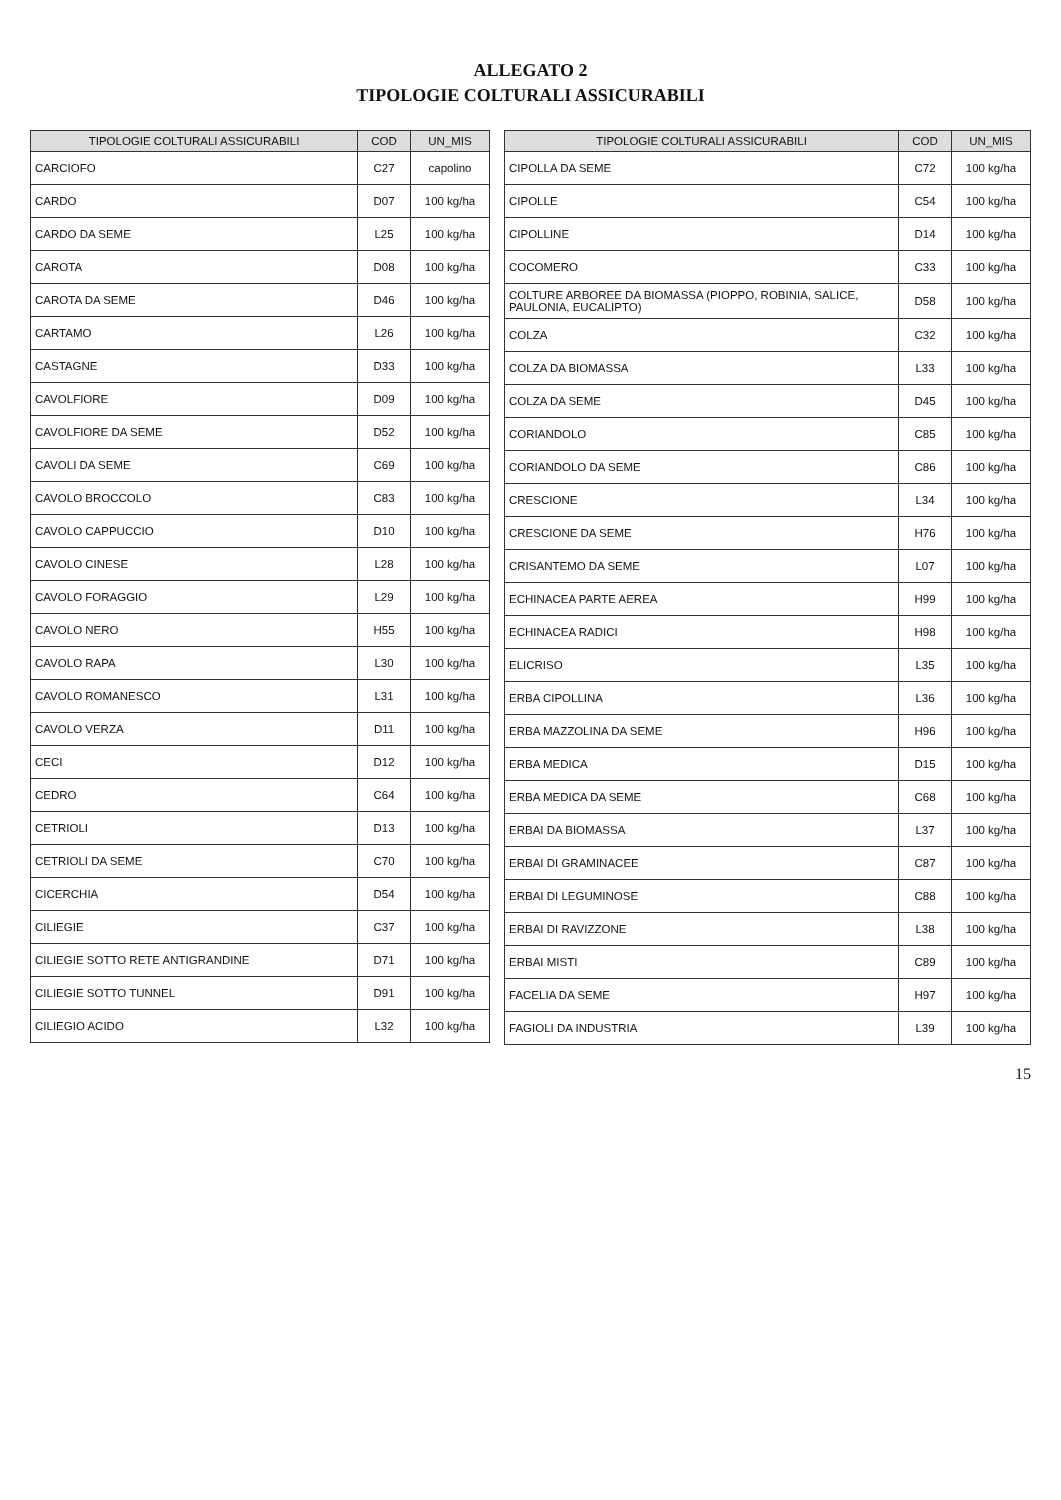ALLEGATO 2
TIPOLOGIE COLTURALI ASSICURABILI
| TIPOLOGIE COLTURALI ASSICURABILI | COD | UN_MIS |
| --- | --- | --- |
| CARCIOFO | C27 | capolino |
| CARDO | D07 | 100 kg/ha |
| CARDO DA SEME | L25 | 100 kg/ha |
| CAROTA | D08 | 100 kg/ha |
| CAROTA DA SEME | D46 | 100 kg/ha |
| CARTAMO | L26 | 100 kg/ha |
| CASTAGNE | D33 | 100 kg/ha |
| CAVOLFIORE | D09 | 100 kg/ha |
| CAVOLFIORE DA SEME | D52 | 100 kg/ha |
| CAVOLI DA SEME | C69 | 100 kg/ha |
| CAVOLO BROCCOLO | C83 | 100 kg/ha |
| CAVOLO CAPPUCCIO | D10 | 100 kg/ha |
| CAVOLO CINESE | L28 | 100 kg/ha |
| CAVOLO FORAGGIO | L29 | 100 kg/ha |
| CAVOLO NERO | H55 | 100 kg/ha |
| CAVOLO RAPA | L30 | 100 kg/ha |
| CAVOLO ROMANESCO | L31 | 100 kg/ha |
| CAVOLO VERZA | D11 | 100 kg/ha |
| CECI | D12 | 100 kg/ha |
| CEDRO | C64 | 100 kg/ha |
| CETRIOLI | D13 | 100 kg/ha |
| CETRIOLI DA SEME | C70 | 100 kg/ha |
| CICERCHIA | D54 | 100 kg/ha |
| CILIEGIE | C37 | 100 kg/ha |
| CILIEGIE SOTTO RETE ANTIGRANDINE | D71 | 100 kg/ha |
| CILIEGIE SOTTO TUNNEL | D91 | 100 kg/ha |
| CILIEGIO ACIDO | L32 | 100 kg/ha |
| TIPOLOGIE COLTURALI ASSICURABILI | COD | UN_MIS |
| --- | --- | --- |
| CIPOLLA DA SEME | C72 | 100 kg/ha |
| CIPOLLE | C54 | 100 kg/ha |
| CIPOLLINE | D14 | 100 kg/ha |
| COCOMERO | C33 | 100 kg/ha |
| COLTURE ARBOREE DA BIOMASSA (PIOPPO, ROBINIA, SALICE, PAULONIA, EUCALIPTO) | D58 | 100 kg/ha |
| COLZA | C32 | 100 kg/ha |
| COLZA DA BIOMASSA | L33 | 100 kg/ha |
| COLZA DA SEME | D45 | 100 kg/ha |
| CORIANDOLO | C85 | 100 kg/ha |
| CORIANDOLO DA SEME | C86 | 100 kg/ha |
| CRESCIONE | L34 | 100 kg/ha |
| CRESCIONE DA SEME | H76 | 100 kg/ha |
| CRISANTEMO DA SEME | L07 | 100 kg/ha |
| ECHINACEA PARTE AEREA | H99 | 100 kg/ha |
| ECHINACEA RADICI | H98 | 100 kg/ha |
| ELICRISO | L35 | 100 kg/ha |
| ERBA CIPOLLINA | L36 | 100 kg/ha |
| ERBA MAZZOLINA DA SEME | H96 | 100 kg/ha |
| ERBA MEDICA | D15 | 100 kg/ha |
| ERBA MEDICA DA SEME | C68 | 100 kg/ha |
| ERBAI DA BIOMASSA | L37 | 100 kg/ha |
| ERBAI DI GRAMINACEE | C87 | 100 kg/ha |
| ERBAI DI LEGUMINOSE | C88 | 100 kg/ha |
| ERBAI DI RAVIZZONE | L38 | 100 kg/ha |
| ERBAI MISTI | C89 | 100 kg/ha |
| FACELIA DA SEME | H97 | 100 kg/ha |
| FAGIOLI DA INDUSTRIA | L39 | 100 kg/ha |
15